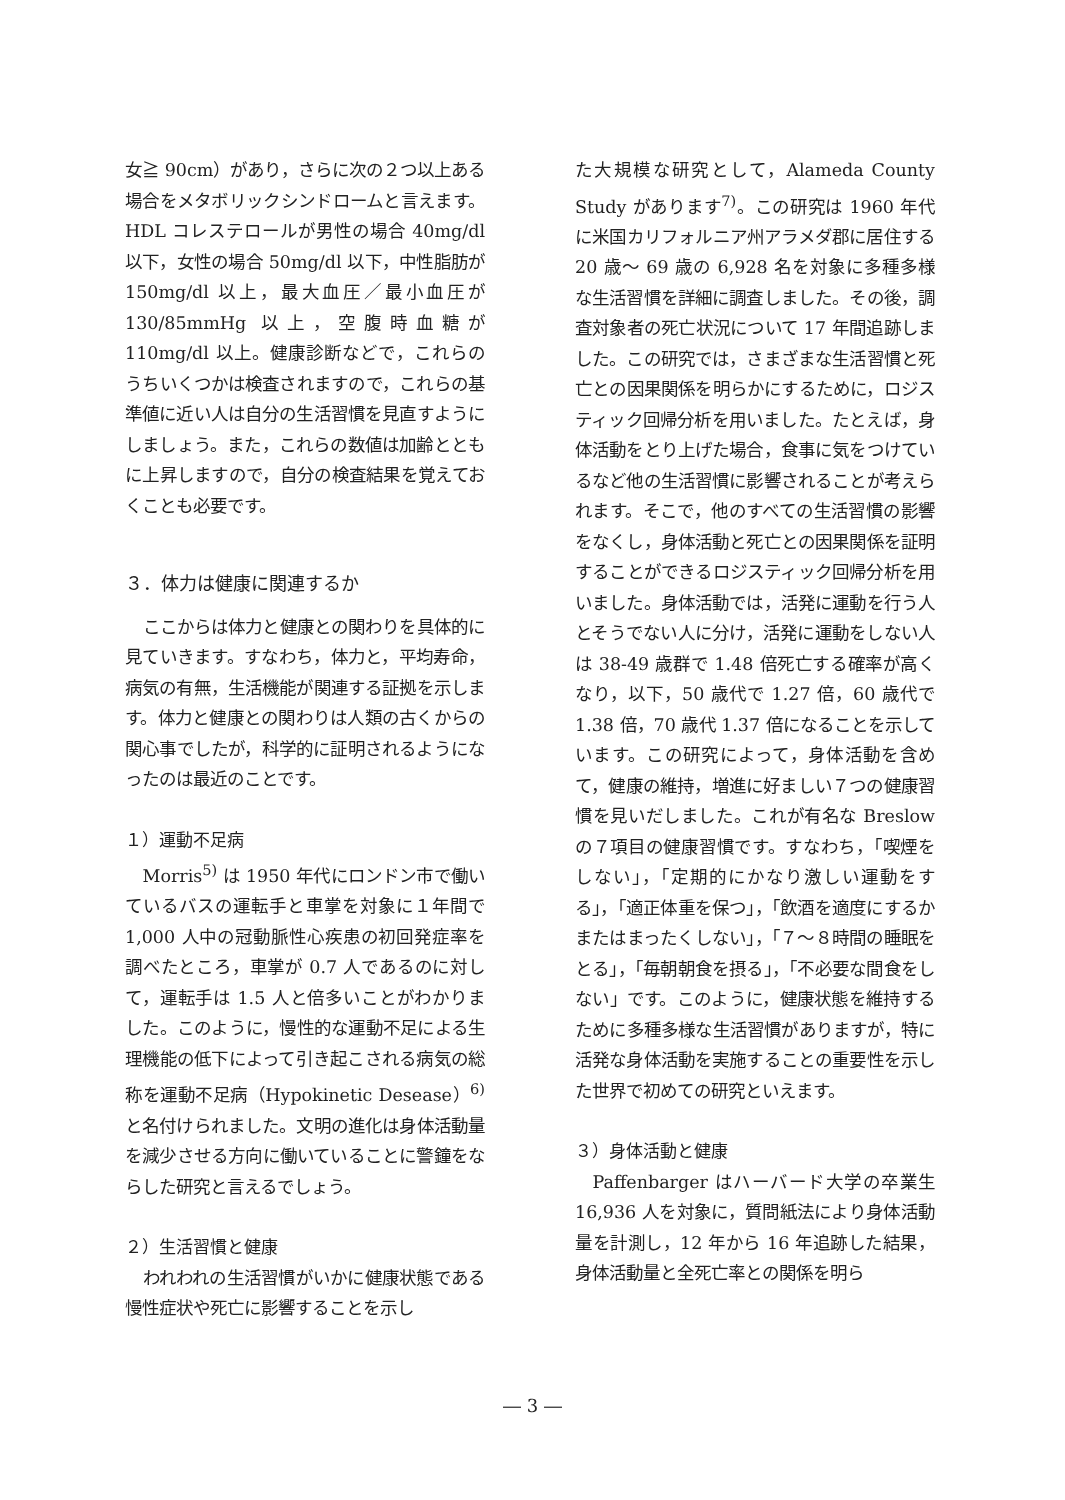女≧ 90cm）があり，さらに次の２つ以上ある場合をメタボリックシンドロームと言えます。HDL コレステロールが男性の場合 40mg/dl 以下，女性の場合 50mg/dl 以下，中性脂肪が 150mg/dl 以上，最大血圧／最小血圧が 130/85mmHg 以上，空腹時血糖が 110mg/dl 以上。健康診断などで，これらのうちいくつかは検査されますので，これらの基準値に近い人は自分の生活習慣を見直すようにしましょう。また，これらの数値は加齢とともに上昇しますので，自分の検査結果を覚えておくことも必要です。
３．体力は健康に関連するか
ここからは体力と健康との関わりを具体的に見ていきます。すなわち，体力と，平均寿命，病気の有無，生活機能が関連する証拠を示します。体力と健康との関わりは人類の古くからの関心事でしたが，科学的に証明されるようになったのは最近のことです。
１）運動不足病
Morris<sup>5)</sup> は 1950 年代にロンドン市で働いているバスの運転手と車掌を対象に１年間で 1,000 人中の冠動脈性心疾患の初回発症率を調べたところ，車掌が 0.7 人であるのに対して，運転手は 1.5 人と倍多いことがわかりました。このように，慢性的な運動不足による生理機能の低下によって引き起こされる病気の総称を運動不足病（Hypokinetic Desease）<sup>6)</sup> と名付けられました。文明の進化は身体活動量を減少させる方向に働いていることに警鐘をならした研究と言えるでしょう。
２）生活習慣と健康
われわれの生活習慣がいかに健康状態である慢性症状や死亡に影響することを示し
た大規模な研究として，Alameda County Study があります<sup>7)</sup>。この研究は 1960 年代に米国カリフォルニア州アラメダ郡に居住する 20 歳～ 69 歳の 6,928 名を対象に多種多様な生活習慣を詳細に調査しました。その後，調査対象者の死亡状況について 17 年間追跡しました。この研究では，さまざまな生活習慣と死亡との因果関係を明らかにするために，ロジスティック回帰分析を用いました。たとえば，身体活動をとり上げた場合，食事に気をつけているなど他の生活習慣に影響されることが考えられます。そこで，他のすべての生活習慣の影響をなくし，身体活動と死亡との因果関係を証明することができるロジスティック回帰分析を用いました。身体活動では，活発に運動を行う人とそうでない人に分け，活発に運動をしない人は 38-49 歳群で 1.48 倍死亡する確率が高くなり，以下，50 歳代で 1.27 倍，60 歳代で 1.38 倍，70 歳代 1.37 倍になることを示しています。この研究によって，身体活動を含めて，健康の維持，増進に好ましい７つの健康習慣を見いだしました。これが有名な Breslow の７項目の健康習慣です。すなわち，「喫煙をしない」，「定期的にかなり激しい運動をする」，「適正体重を保つ」，「飲酒を適度にするかまたはまったくしない」，「７～８時間の睡眠をとる」，「毎朝朝食を摂る」，「不必要な間食をしない」です。このように，健康状態を維持するために多種多様な生活習慣がありますが，特に活発な身体活動を実施することの重要性を示した世界で初めての研究といえます。
３）身体活動と健康
Paffenbarger はハーバード大学の卒業生 16,936 人を対象に，質問紙法により身体活動量を計測し，12 年から 16 年追跡した結果，身体活動量と全死亡率との関係を明ら
― 3 ―